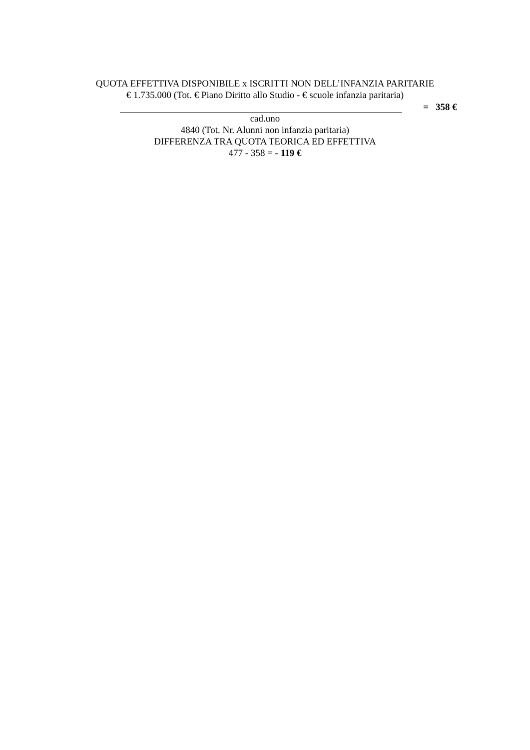QUOTA EFFETTIVA DISPONIBILE x ISCRITTI NON DELL’INFANZIA PARITARIE
€ 1.735.000 (Tot. € Piano Diritto allo Studio - € scuole infanzia paritaria)
= 358 €
cad.uno
4840 (Tot. Nr. Alunni non infanzia paritaria)
DIFFERENZA TRA QUOTA TEORICA ED EFFETTIVA
477 - 358 = - 119 €